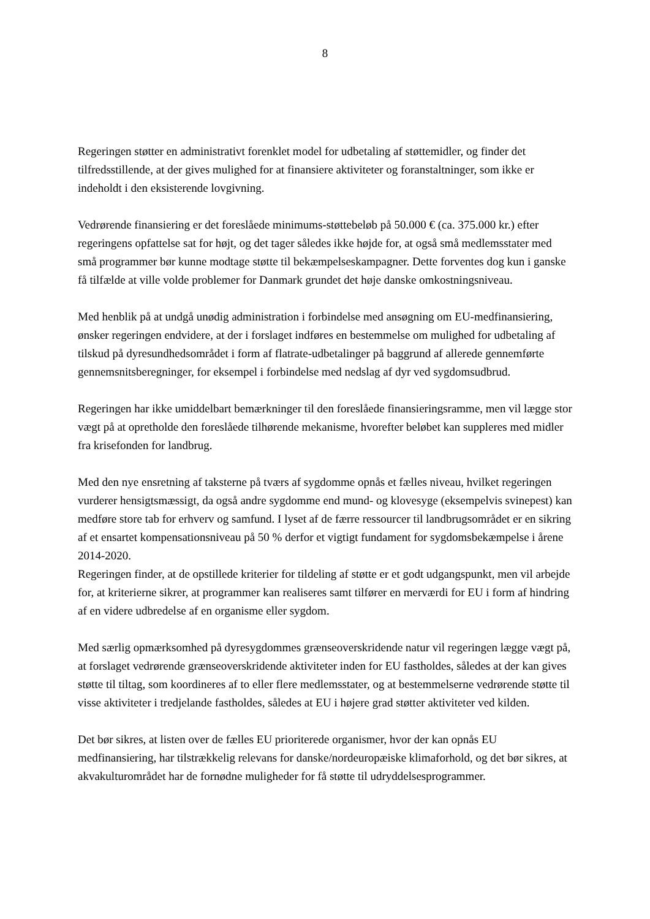8
Regeringen støtter en administrativt forenklet model for udbetaling af støttemidler, og finder det tilfredsstillende, at der gives mulighed for at finansiere aktiviteter og foranstaltninger, som ikke er indeholdt i den eksisterende lovgivning.
Vedrørende finansiering er det foreslåede minimums-støttebeløb på 50.000 € (ca. 375.000 kr.) efter regeringens opfattelse sat for højt, og det tager således ikke højde for, at også små medlemsstater med små programmer bør kunne modtage støtte til bekæmpelseskampagner. Dette forventes dog kun i ganske få tilfælde at ville volde problemer for Danmark grundet det høje danske omkostningsniveau.
Med henblik på at undgå unødig administration i forbindelse med ansøgning om EU-medfinansiering, ønsker regeringen endvidere, at der i forslaget indføres en bestemmelse om mulighed for udbetaling af tilskud på dyresundhedsområdet i form af flatrate-udbetalinger på baggrund af allerede gennemførte gennemsnitsberegninger, for eksempel i forbindelse med nedslag af dyr ved sygdomsudbrud.
Regeringen har ikke umiddelbart bemærkninger til den foreslåede finansieringsramme, men vil lægge stor vægt på at opretholde den foreslåede tilhørende mekanisme, hvorefter beløbet kan suppleres med midler fra krisefonden for landbrug.
Med den nye ensretning af taksterne på tværs af sygdomme opnås et fælles niveau, hvilket regeringen vurderer hensigtsmæssigt, da også andre sygdomme end mund- og klovesyge (eksempelvis svinepest) kan medføre store tab for erhverv og samfund. I lyset af de færre ressourcer til landbrugsområdet er en sikring af et ensartet kompensationsniveau på 50 % derfor et vigtigt fundament for sygdomsbekæmpelse i årene 2014-2020.
Regeringen finder, at de opstillede kriterier for tildeling af støtte er et godt udgangspunkt, men vil arbejde for, at kriterierne sikrer, at programmer kan realiseres samt tilfører en merværdi for EU i form af hindring af en videre udbredelse af en organisme eller sygdom.
Med særlig opmærksomhed på dyresygdommes grænseoverskridende natur vil regeringen lægge vægt på, at forslaget vedrørende grænseoverskridende aktiviteter inden for EU fastholdes, således at der kan gives støtte til tiltag, som koordineres af to eller flere medlemsstater, og at bestemmelserne vedrørende støtte til visse aktiviteter i tredjelande fastholdes, således at EU i højere grad støtter aktiviteter ved kilden.
Det bør sikres, at listen over de fælles EU prioriterede organismer, hvor der kan opnås EU medfinansiering, har tilstrækkelig relevans for danske/nordeuropæiske klimaforhold, og det bør sikres, at akvakulturområdet har de fornødne muligheder for få støtte til udryddelsesprogrammer.